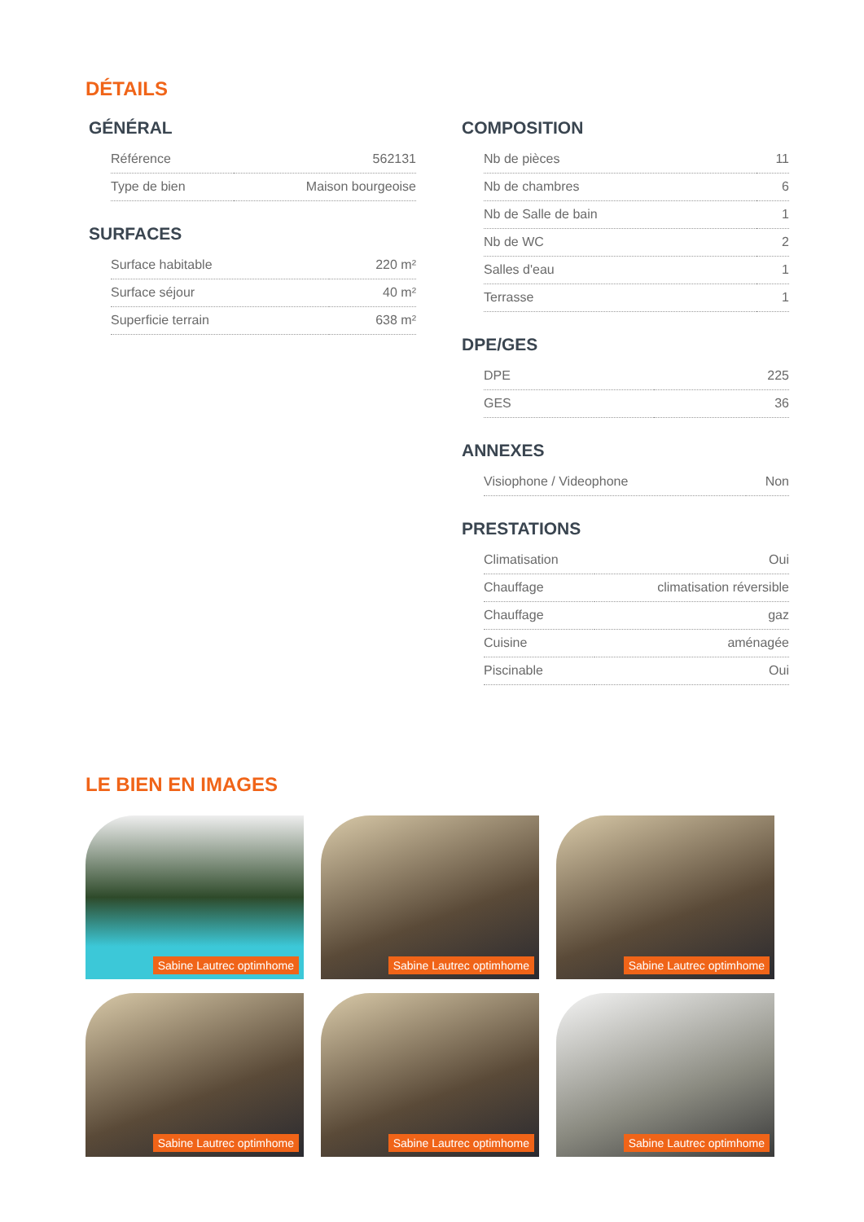DÉTAILS
GÉNÉRAL
| Référence | 562131 |
| Type de bien | Maison bourgeoise |
SURFACES
| Surface habitable | 220 m² |
| Surface séjour | 40 m² |
| Superficie terrain | 638 m² |
COMPOSITION
| Nb de pièces | 11 |
| Nb de chambres | 6 |
| Nb de Salle de bain | 1 |
| Nb de WC | 2 |
| Salles d'eau | 1 |
| Terrasse | 1 |
DPE/GES
| DPE | 225 |
| GES | 36 |
ANNEXES
| Visiophone / Videophone | Non |
PRESTATIONS
| Climatisation | Oui |
| Chauffage | climatisation réversible |
| Chauffage | gaz |
| Cuisine | aménagée |
| Piscinable | Oui |
LE BIEN EN IMAGES
Sabine Lautrec optimhome
Sabine Lautrec optimhome
Sabine Lautrec optimhome
Sabine Lautrec optimhome
Sabine Lautrec optimhome
Sabine Lautrec optimhome